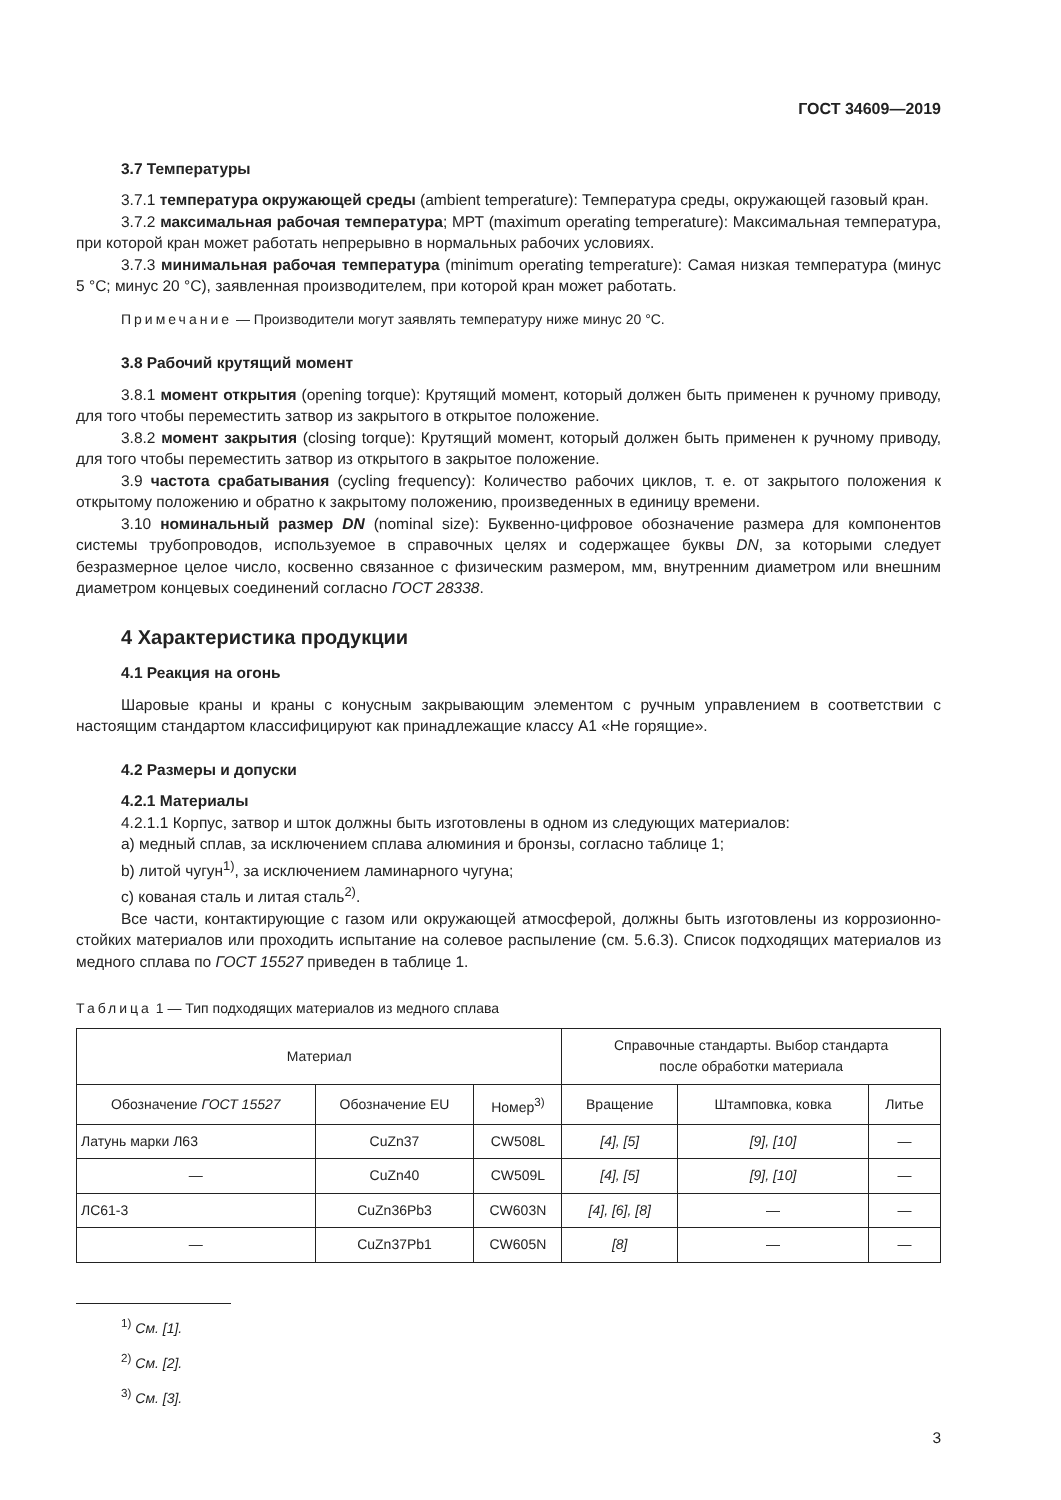ГОСТ 34609—2019
3.7 Температуры
3.7.1 температура окружающей среды (ambient temperature): Температура среды, окружающей газовый кран.
3.7.2 максимальная рабочая температура; МРТ (maximum operating temperature): Максимальная температура, при которой кран может работать непрерывно в нормальных рабочих условиях.
3.7.3 минимальная рабочая температура (minimum operating temperature): Самая низкая температура (минус 5 °С; минус 20 °С), заявленная производителем, при которой кран может работать.
Примечание — Производители могут заявлять температуру ниже минус 20 °С.
3.8 Рабочий крутящий момент
3.8.1 момент открытия (opening torque): Крутящий момент, который должен быть применен к ручному приводу, для того чтобы переместить затвор из закрытого в открытое положение.
3.8.2 момент закрытия (closing torque): Крутящий момент, который должен быть применен к ручному приводу, для того чтобы переместить затвор из открытого в закрытое положение.
3.9 частота срабатывания (cycling frequency): Количество рабочих циклов, т. е. от закрытого положения к открытому положению и обратно к закрытому положению, произведенных в единицу времени.
3.10 номинальный размер DN (nominal size): Буквенно-цифровое обозначение размера для компонентов системы трубопроводов, используемое в справочных целях и содержащее буквы DN, за которыми следует безразмерное целое число, косвенно связанное с физическим размером, мм, внутренним диаметром или внешним диаметром концевых соединений согласно ГОСТ 28338.
4 Характеристика продукции
4.1 Реакция на огонь
Шаровые краны и краны с конусным закрывающим элементом с ручным управлением в соответствии с настоящим стандартом классифицируют как принадлежащие классу А1 «Не горящие».
4.2 Размеры и допуски
4.2.1 Материалы
4.2.1.1 Корпус, затвор и шток должны быть изготовлены в одном из следующих материалов:
а) медный сплав, за исключением сплава алюминия и бронзы, согласно таблице 1;
b) литой чугун<sup>1)</sup>, за исключением ламинарного чугуна;
с) кованая сталь и литая сталь<sup>2)</sup>.
Все части, контактирующие с газом или окружающей атмосферой, должны быть изготовлены из коррозионно-стойких материалов или проходить испытание на солевое распыление (см. 5.6.3). Список подходящих материалов из медного сплава по ГОСТ 15527 приведен в таблице 1.
Таблица 1 — Тип подходящих материалов из медного сплава
| Материал | | | Справочные стандарты. Выбор стандарта после обработки материала | | |
| --- | --- | --- | --- | --- | --- |
| Обозначение ГОСТ 15527 | Обозначение EU | Номер<sup>3)</sup> | Вращение | Штамповка, ковка | Литье |
| Латунь марки Л63 | CuZn37 | CW508L | [4], [5] | [9], [10] | — |
| — | CuZn40 | CW509L | [4], [5] | [9], [10] | — |
| ЛС61-3 | CuZn36Pb3 | CW603N | [4], [6], [8] | — | — |
| — | CuZn37Pb1 | CW605N | [8] | — | — |
<sup>1)</sup> См. [1].
<sup>2)</sup> См. [2].
<sup>3)</sup> См. [3].
3